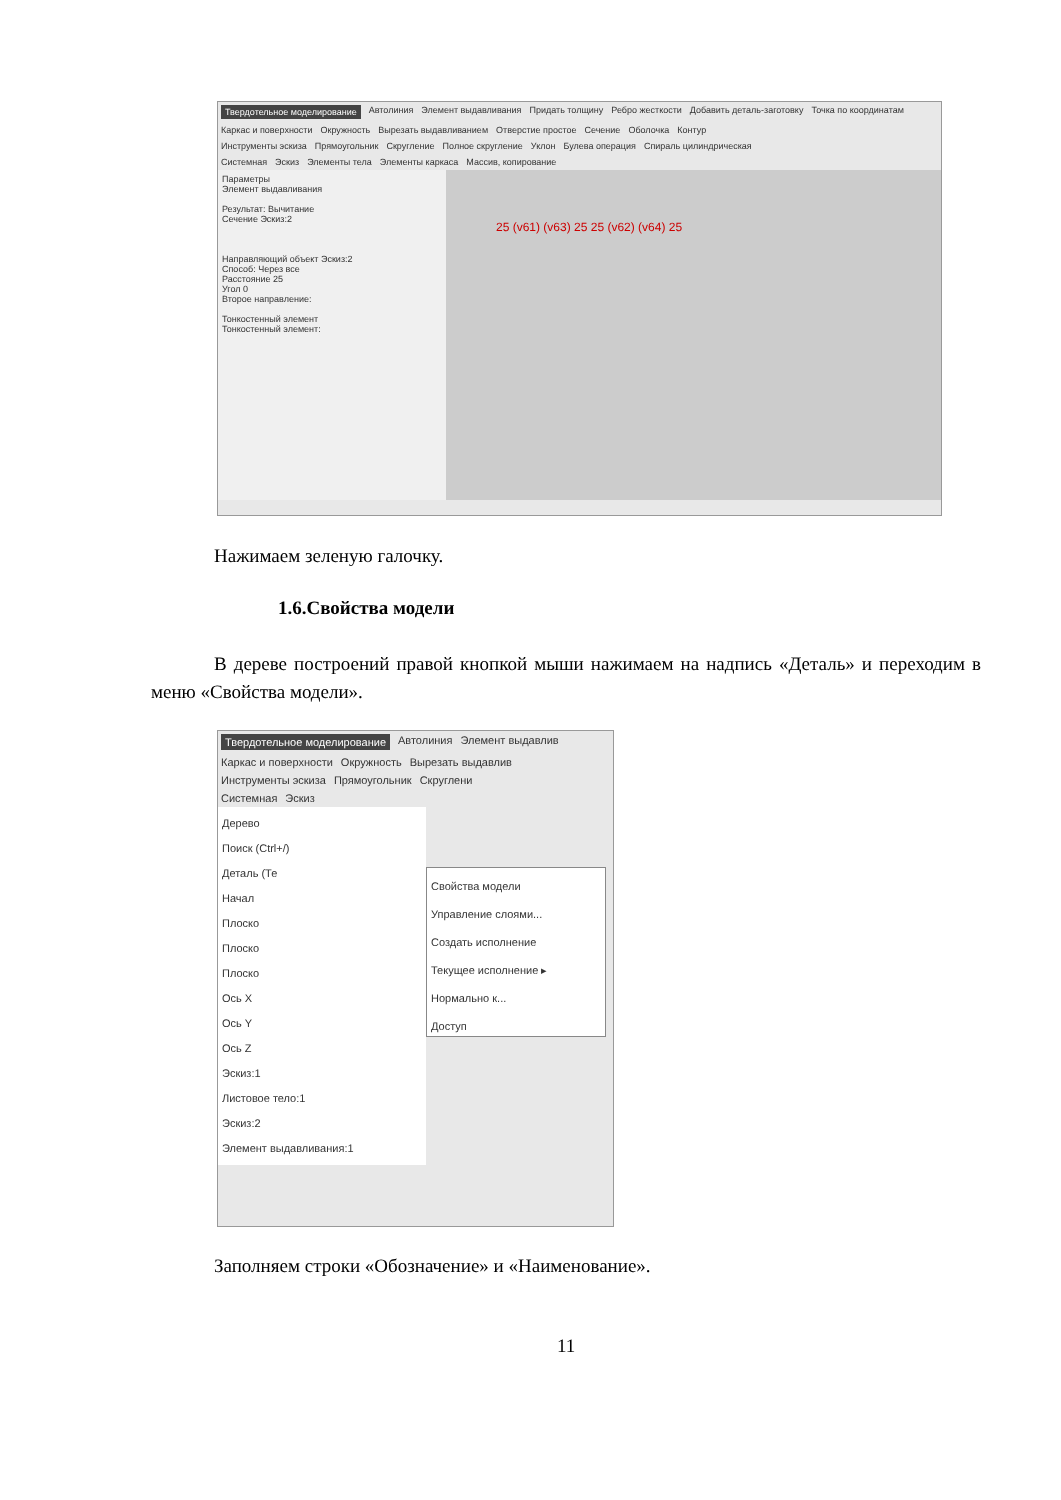Твердотельное моделирование Автолиния Элемент выдавливания Придать толщину Ребро жесткости Добавить деталь-заготовку Точка по координатам
Каркас и поверхности Окружность Вырезать выдавливанием Отверстие простое Сечение Оболочка Контур
Инструменты эскиза Прямоугольник Скругление Полное скругление Уклон Булева операция Спираль цилиндрическая
Системная Эскиз Элементы тела Элементы каркаса Массив, копирование
Параметры
Элемент выдавливания
Результат: Вычитание
Сечение Эскиз:2
Направляющий объект Эскиз:2
Способ: Через все
Расстояние 25
Угол 0
Второе направление:
Тонкостенный элемент
Тонкостенный элемент:
25 (v61) (v63) 25 25 (v62) (v64) 25
Нажимаем зеленую галочку.
1.6.Свойства модели
В дереве построений правой кнопкой мыши нажимаем на надпись «Деталь» и переходим в меню «Свойства модели».
Твердотельное моделирование Автолиния Элемент выдавлив
Каркас и поверхности Окружность Вырезать выдавлив
Инструменты эскиза Прямоугольник Скруглени
Системная Эскиз
Дерево
Поиск (Ctrl+/)
Деталь (Те
Начал
Плоско
Плоско
Плоско
Ось X
Ось Y
Ось Z
Эскиз:1
Листовое тело:1
Эскиз:2
Элемент выдавливания:1
Свойства модели
Управление слоями...
Создать исполнение
Текущее исполнение ▸
Нормально к...
Доступ
Заполняем строки «Обозначение» и «Наименование».
11